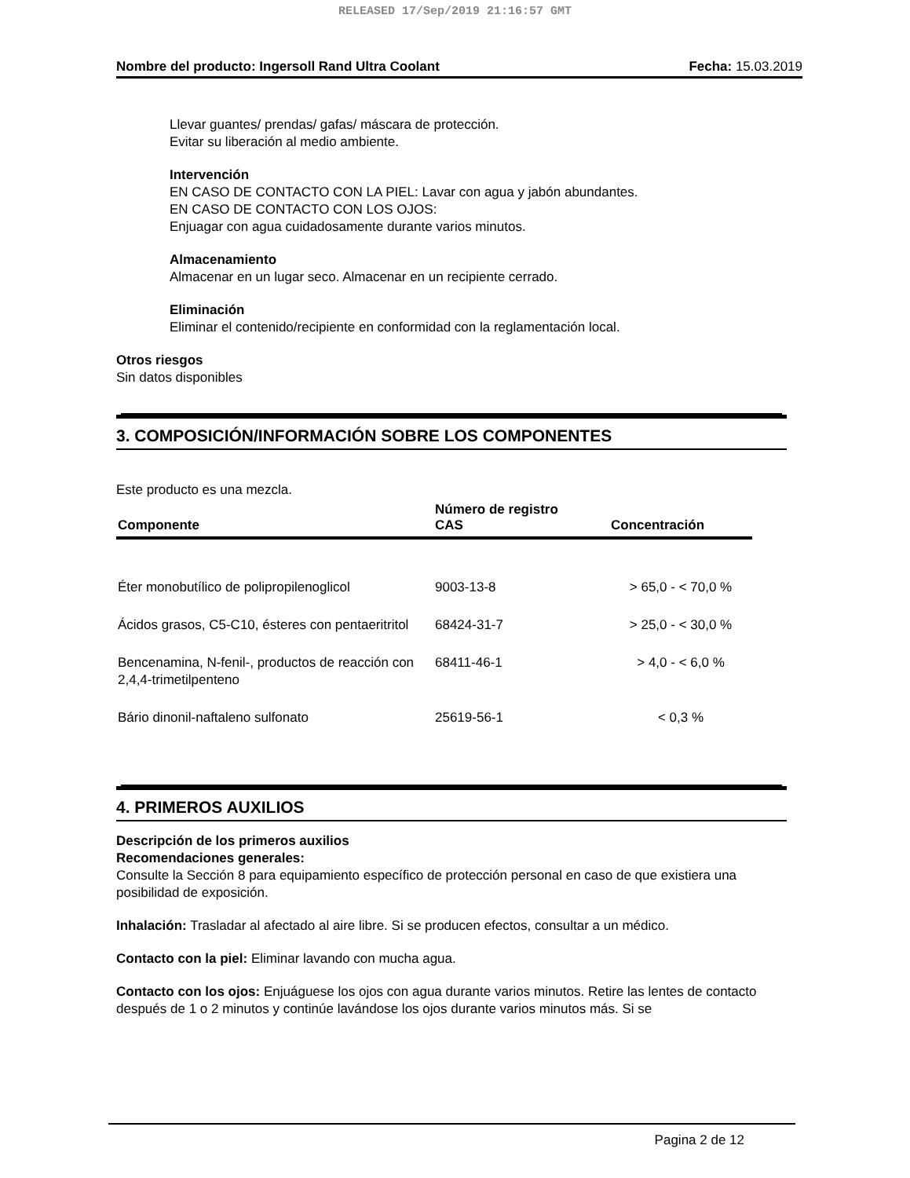RELEASED 17/Sep/2019 21:16:57 GMT
Nombre del producto: Ingersoll Rand Ultra Coolant Fecha: 15.03.2019
Llevar guantes/ prendas/ gafas/ máscara de protección.
Evitar su liberación al medio ambiente.
Intervención
EN CASO DE CONTACTO CON LA PIEL: Lavar con agua y jabón abundantes.
EN CASO DE CONTACTO CON LOS OJOS:
Enjuagar con agua cuidadosamente durante varios minutos.
Almacenamiento
Almacenar en un lugar seco. Almacenar en un recipiente cerrado.
Eliminación
Eliminar el contenido/recipiente en conformidad con la reglamentación local.
Otros riesgos
Sin datos disponibles
3. COMPOSICIÓN/INFORMACIÓN SOBRE LOS COMPONENTES
Este producto es una mezcla.
| Componente | Número de registro CAS | Concentración |
| --- | --- | --- |
| Éter monobutílico de polipropilenoglicol | 9003-13-8 | > 65,0 - < 70,0 % |
| Ácidos grasos, C5-C10, ésteres con pentaeritritol | 68424-31-7 | > 25,0 - < 30,0 % |
| Bencenamina, N-fenil-, productos de reacción con 2,4,4-trimetilpenteno | 68411-46-1 | > 4,0 - < 6,0 % |
| Bário dinonil-naftaleno sulfonato | 25619-56-1 | < 0,3 % |
4. PRIMEROS AUXILIOS
Descripción de los primeros auxilios
Recomendaciones generales:
Consulte la Sección 8 para equipamiento específico de protección personal en caso de que existiera una posibilidad de exposición.
Inhalación: Trasladar al afectado al aire libre. Si se producen efectos, consultar a un médico.
Contacto con la piel: Eliminar lavando con mucha agua.
Contacto con los ojos: Enjuáguese los ojos con agua durante varios minutos. Retire las lentes de contacto después de 1 o 2 minutos y continúe lavándose los ojos durante varios minutos más. Si se
Pagina 2 de 12